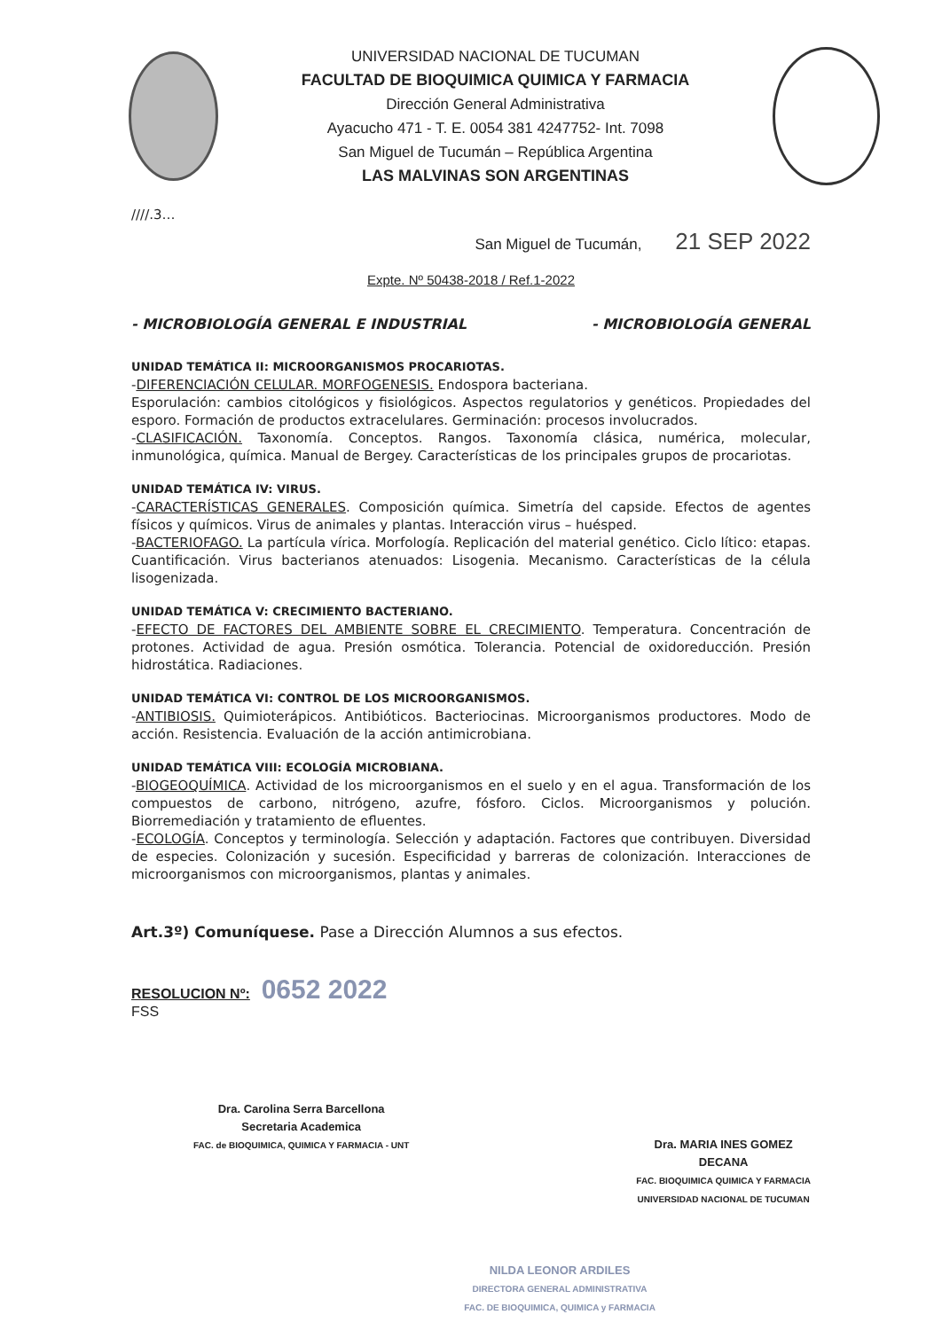UNIVERSIDAD NACIONAL DE TUCUMAN
FACULTAD DE BIOQUIMICA QUIMICA Y FARMACIA
Dirección General Administrativa
Ayacucho 471 - T. E. 0054 381 4247752- Int. 7098
San Miguel de Tucumán – República Argentina
LAS MALVINAS SON ARGENTINAS
////.3…
San Miguel de Tucumán, 21 SEP 2022
Expte. Nº 50438-2018 / Ref.1-2022
- MICROBIOLOGÍA GENERAL E INDUSTRIAL - MICROBIOLOGÍA GENERAL
UNIDAD TEMÁTICA II: MICROORGANISMOS PROCARIOTAS.
-DIFERENCIACIÓN CELULAR. MORFOGENESIS. Endospora bacteriana.
Esporulación: cambios citológicos y fisiológicos. Aspectos regulatorios y genéticos. Propiedades del esporo. Formación de productos extracelulares. Germinación: procesos involucrados.
-CLASIFICACIÓN. Taxonomía. Conceptos. Rangos. Taxonomía clásica, numérica, molecular, inmunológica, química. Manual de Bergey. Características de los principales grupos de procariotas.
UNIDAD TEMÁTICA IV: VIRUS.
-CARACTERÍSTICAS GENERALES. Composición química. Simetría del capside. Efectos de agentes físicos y químicos. Virus de animales y plantas. Interacción virus – huésped.
-BACTERIOFAGO. La partícula vírica. Morfología. Replicación del material genético. Ciclo lítico: etapas. Cuantificación. Virus bacterianos atenuados: Lisogenia. Mecanismo. Características de la célula lisogenizada.
UNIDAD TEMÁTICA V: CRECIMIENTO BACTERIANO.
-EFECTO DE FACTORES DEL AMBIENTE SOBRE EL CRECIMIENTO. Temperatura. Concentración de protones. Actividad de agua. Presión osmótica. Tolerancia. Potencial de oxidoreducción. Presión hidrostática. Radiaciones.
UNIDAD TEMÁTICA VI: CONTROL DE LOS MICROORGANISMOS.
-ANTIBIOSIS. Quimioterápicos. Antibióticos. Bacteriocinas. Microorganismos productores. Modo de acción. Resistencia. Evaluación de la acción antimicrobiana.
UNIDAD TEMÁTICA VIII: ECOLOGÍA MICROBIANA.
-BIOGEOQUÍMICA. Actividad de los microorganismos en el suelo y en el agua. Transformación de los compuestos de carbono, nitrógeno, azufre, fósforo. Ciclos. Microorganismos y polución. Biorremediación y tratamiento de efluentes.
-ECOLOGÍA. Conceptos y terminología. Selección y adaptación. Factores que contribuyen. Diversidad de especies. Colonización y sucesión. Especificidad y barreras de colonización. Interacciones de microorganismos con microorganismos, plantas y animales.
Art.3º) Comuníquese. Pase a Dirección Alumnos a sus efectos.
RESOLUCION Nº: 0652 2022
FSS
Dra. Carolina Serra Barcellona
Secretaria Academica
FAC. de BIOQUIMICA, QUIMICA Y FARMACIA - UNT
Dra. MARIA INES GOMEZ
DECANA
FAC. BIOQUIMICA QUIMICA Y FARMACIA
UNIVERSIDAD NACIONAL DE TUCUMAN
NILDA LEONOR ARDILES
DIRECTORA GENERAL ADMINISTRATIVA
FAC. DE BIOQUIMICA, QUIMICA y FARMACIA